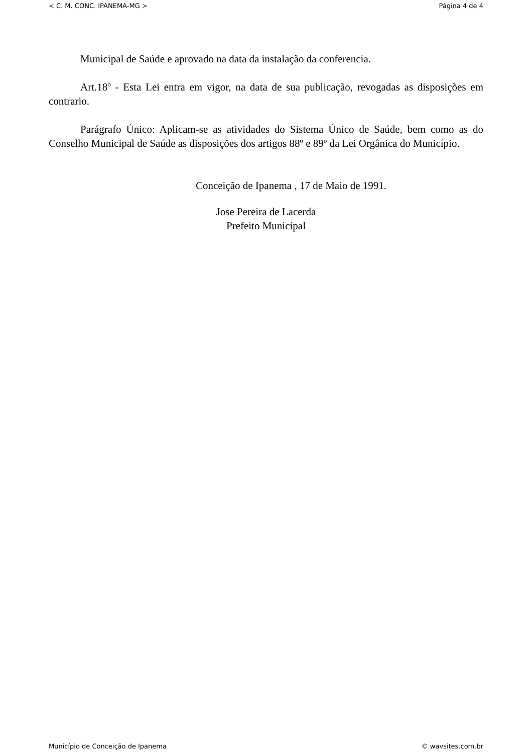< C. M. CONC. IPANEMA-MG > Página 4 de 4
Municipal de Saúde e aprovado na data da instalação da conferencia.
Art.18º - Esta Lei entra em vigor, na data de sua publicação, revogadas as disposições em contrario.
Parágrafo Único: Aplicam-se as atividades do Sistema Único de Saúde, bem como as do Conselho Municipal de Saúde as disposições dos artigos 88º e 89º da Lei Orgânica do Município.
Conceição de Ipanema , 17 de Maio de 1991.
Jose Pereira de Lacerda
Prefeito Municipal
Município de Conceição de Ipanema © wavsites.com.br